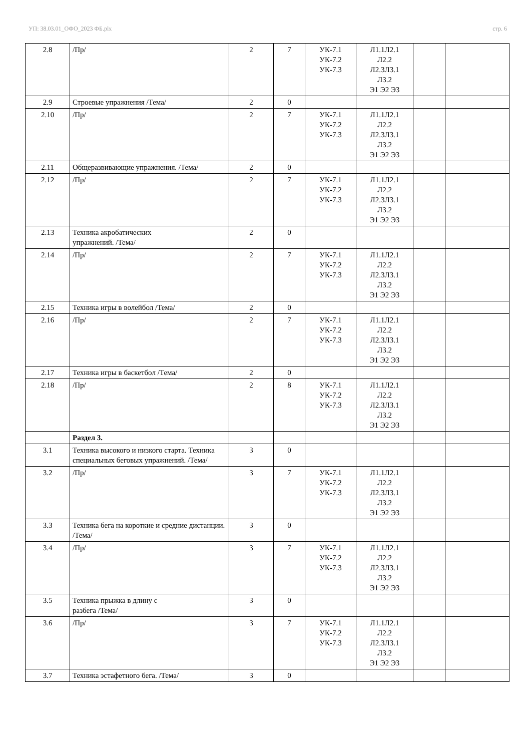УП: 38.03.01_ОФО_2023 ФБ.plx стр. 6
| 2.8 | /Пр/ | 2 | 7 | УК-7.1 УК-7.2 УК-7.3 | Л1.1Л2.1 Л2.2 Л2.3Л3.1 Л3.2 Э1 Э2 Э3 | | |
| 2.9 | Строевые упражнения /Тема/ | 2 | 0 | | | | |
| 2.10 | /Пр/ | 2 | 7 | УК-7.1 УК-7.2 УК-7.3 | Л1.1Л2.1 Л2.2 Л2.3Л3.1 Л3.2 Э1 Э2 Э3 | | |
| 2.11 | Общеразвивающие упражнения. /Тема/ | 2 | 0 | | | | |
| 2.12 | /Пр/ | 2 | 7 | УК-7.1 УК-7.2 УК-7.3 | Л1.1Л2.1 Л2.2 Л2.3Л3.1 Л3.2 Э1 Э2 Э3 | | |
| 2.13 | Техника акробатических упражнений. /Тема/ | 2 | 0 | | | | |
| 2.14 | /Пр/ | 2 | 7 | УК-7.1 УК-7.2 УК-7.3 | Л1.1Л2.1 Л2.2 Л2.3Л3.1 Л3.2 Э1 Э2 Э3 | | |
| 2.15 | Техника игры в волейбол /Тема/ | 2 | 0 | | | | |
| 2.16 | /Пр/ | 2 | 7 | УК-7.1 УК-7.2 УК-7.3 | Л1.1Л2.1 Л2.2 Л2.3Л3.1 Л3.2 Э1 Э2 Э3 | | |
| 2.17 | Техника игры в баскетбол /Тема/ | 2 | 0 | | | | |
| 2.18 | /Пр/ | 2 | 8 | УК-7.1 УК-7.2 УК-7.3 | Л1.1Л2.1 Л2.2 Л2.3Л3.1 Л3.2 Э1 Э2 Э3 | | |
| | Раздел 3. | | | | | | |
| 3.1 | Техника высокого и низкого старта. Техника специальных беговых упражнений. /Тема/ | 3 | 0 | | | | |
| 3.2 | /Пр/ | 3 | 7 | УК-7.1 УК-7.2 УК-7.3 | Л1.1Л2.1 Л2.2 Л2.3Л3.1 Л3.2 Э1 Э2 Э3 | | |
| 3.3 | Техника бега на короткие и средние дистанции. /Тема/ | 3 | 0 | | | | |
| 3.4 | /Пр/ | 3 | 7 | УК-7.1 УК-7.2 УК-7.3 | Л1.1Л2.1 Л2.2 Л2.3Л3.1 Л3.2 Э1 Э2 Э3 | | |
| 3.5 | Техника прыжка в длину с разбега /Тема/ | 3 | 0 | | | | |
| 3.6 | /Пр/ | 3 | 7 | УК-7.1 УК-7.2 УК-7.3 | Л1.1Л2.1 Л2.2 Л2.3Л3.1 Л3.2 Э1 Э2 Э3 | | |
| 3.7 | Техника эстафетного бега. /Тема/ | 3 | 0 | | | | |